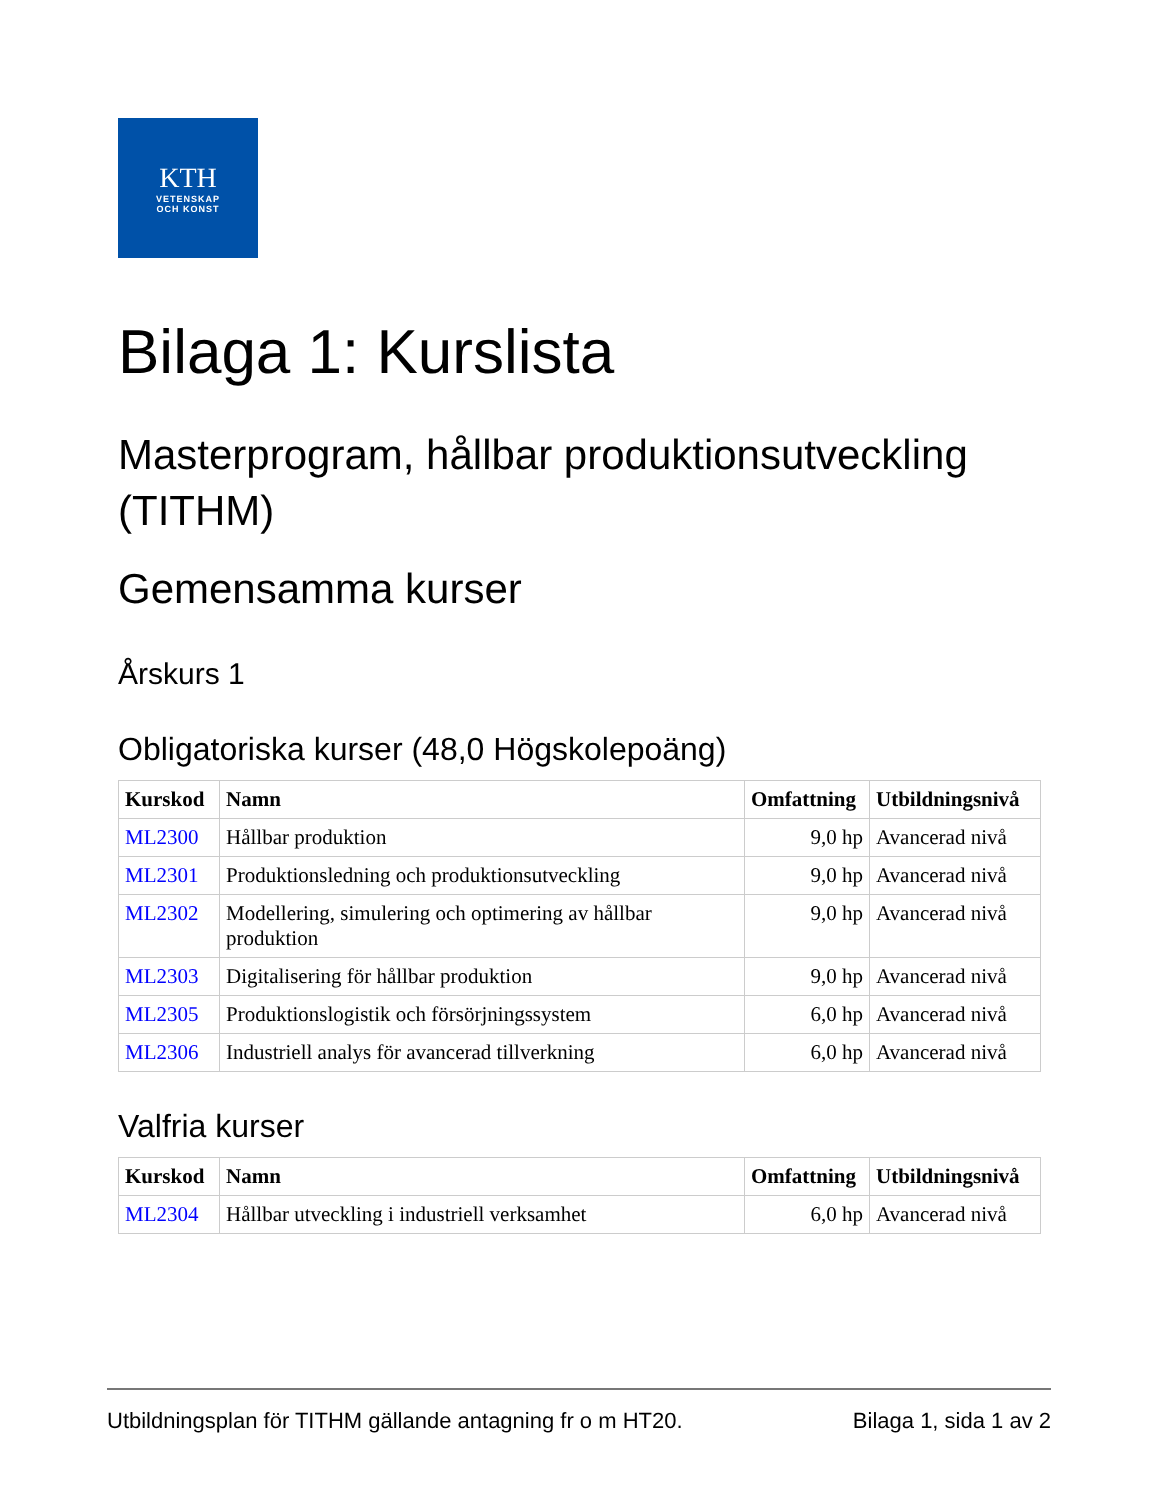KTH
VETENSKAP
OCH KONST
Bilaga 1: Kurslista
Masterprogram, hållbar produktionsutveckling (TITHM)
Gemensamma kurser
Årskurs 1
Obligatoriska kurser (48,0 Högskolepoäng)
| Kurskod | Namn | Omfattning | Utbildningsnivå |
| --- | --- | --- | --- |
| ML2300 | Hållbar produktion | 9,0 hp | Avancerad nivå |
| ML2301 | Produktionsledning och produktionsutveckling | 9,0 hp | Avancerad nivå |
| ML2302 | Modellering, simulering och optimering av hållbar produktion | 9,0 hp | Avancerad nivå |
| ML2303 | Digitalisering för hållbar produktion | 9,0 hp | Avancerad nivå |
| ML2305 | Produktionslogistik och försörjningssystem | 6,0 hp | Avancerad nivå |
| ML2306 | Industriell analys för avancerad tillverkning | 6,0 hp | Avancerad nivå |
Valfria kurser
| Kurskod | Namn | Omfattning | Utbildningsnivå |
| --- | --- | --- | --- |
| ML2304 | Hållbar utveckling i industriell verksamhet | 6,0 hp | Avancerad nivå |
Utbildningsplan för TITHM gällande antagning fr o m HT20. Bilaga 1, sida 1 av 2